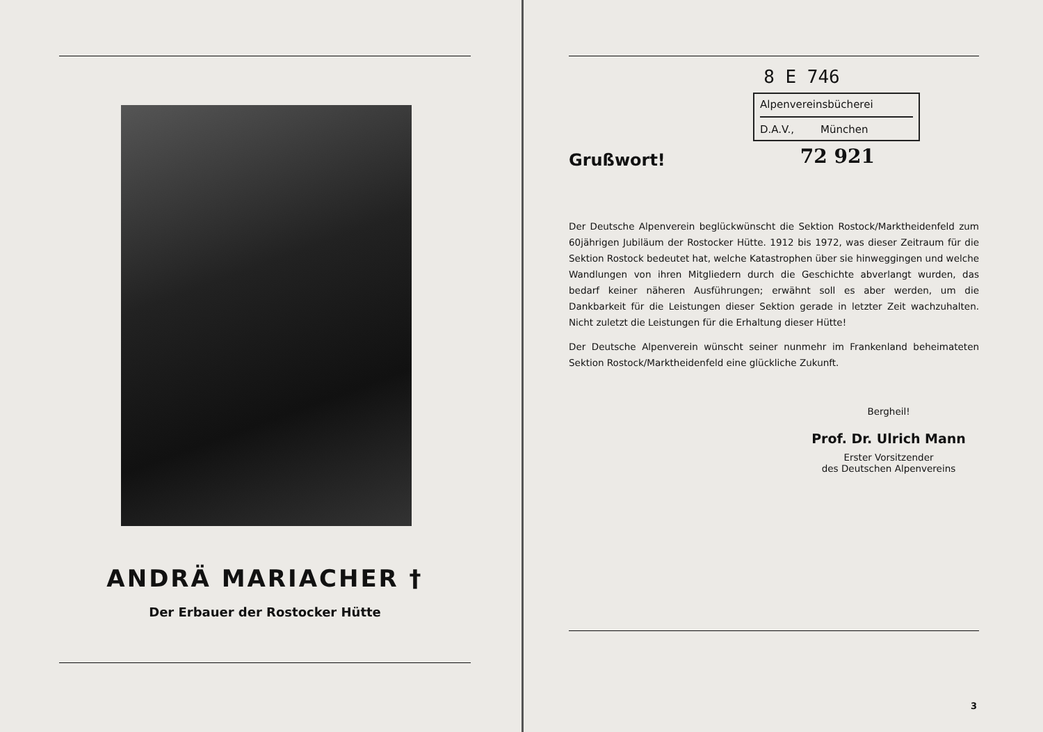ANDRÄ MARIACHER †
Der Erbauer der Rostocker Hütte
8 E 746
Alpenvereinsbücherei
D.A.V., München
Grußwort!
72 921
Der Deutsche Alpenverein beglückwünscht die Sektion Rostock/Marktheidenfeld zum 60jährigen Jubiläum der Rostocker Hütte. 1912 bis 1972, was dieser Zeitraum für die Sektion Rostock bedeutet hat, welche Katastrophen über sie hinweggingen und welche Wandlungen von ihren Mitgliedern durch die Geschichte abverlangt wurden, das bedarf keiner näheren Ausführungen; erwähnt soll es aber werden, um die Dankbarkeit für die Leistungen dieser Sektion gerade in letzter Zeit wachzuhalten. Nicht zuletzt die Leistungen für die Erhaltung dieser Hütte!
Der Deutsche Alpenverein wünscht seiner nunmehr im Frankenland beheimateten Sektion Rostock/Marktheidenfeld eine glückliche Zukunft.
Bergheil!
Prof. Dr. Ulrich Mann
Erster Vorsitzender
des Deutschen Alpenvereins
3